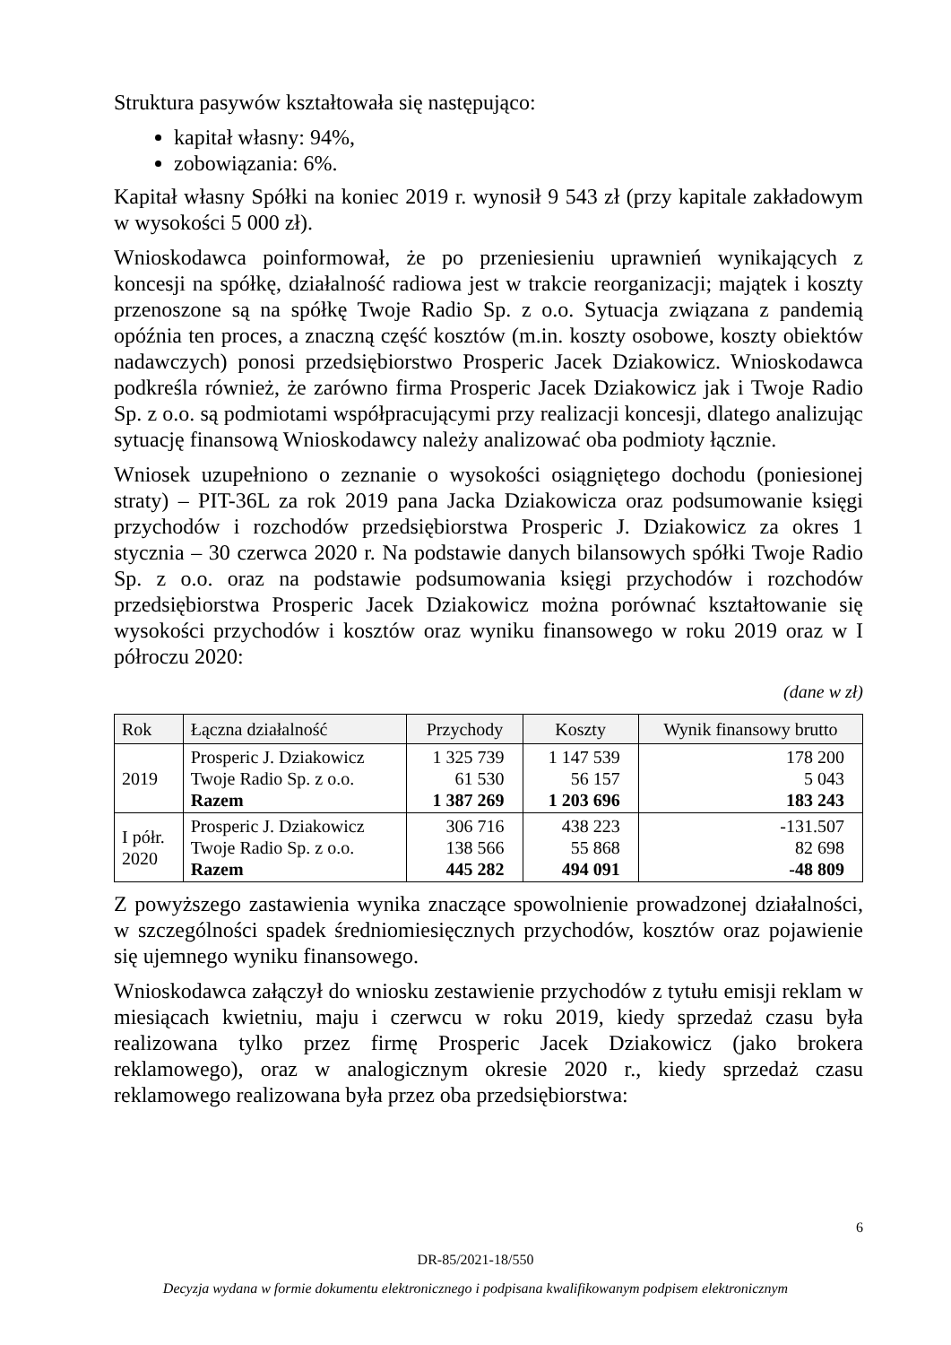Struktura pasywów kształtowała się następująco:
kapitał własny: 94%,
zobowiązania: 6%.
Kapitał własny Spółki na koniec 2019 r. wynosił 9 543 zł (przy kapitale zakładowym w wysokości 5 000 zł).
Wnioskodawca poinformował, że po przeniesieniu uprawnień wynikających z koncesji na spółkę, działalność radiowa jest w trakcie reorganizacji; majątek i koszty przenoszone są na spółkę Twoje Radio Sp. z o.o. Sytuacja związana z pandemią opóźnia ten proces, a znaczną część kosztów (m.in. koszty osobowe, koszty obiektów nadawczych) ponosi przedsiębiorstwo Prosperic Jacek Dziakowicz. Wnioskodawca podkreśla również, że zarówno firma Prosperic Jacek Dziakowicz jak i Twoje Radio Sp. z o.o. są podmiotami współpracującymi przy realizacji koncesji, dlatego analizując sytuację finansową Wnioskodawcy należy analizować oba podmioty łącznie.
Wniosek uzupełniono o zeznanie o wysokości osiągniętego dochodu (poniesionej straty) – PIT-36L za rok 2019 pana Jacka Dziakowicza oraz podsumowanie księgi przychodów i rozchodów przedsiębiorstwa Prosperic J. Dziakowicz za okres 1 stycznia – 30 czerwca 2020 r. Na podstawie danych bilansowych spółki Twoje Radio Sp. z o.o. oraz na podstawie podsumowania księgi przychodów i rozchodów przedsiębiorstwa Prosperic Jacek Dziakowicz można porównać kształtowanie się wysokości przychodów i kosztów oraz wyniku finansowego w roku 2019 oraz w I półroczu 2020:
(dane w zł)
| Rok | Łączna działalność | Przychody | Koszty | Wynik finansowy brutto |
| --- | --- | --- | --- | --- |
| 2019 | Prosperic J. Dziakowicz Twoje Radio Sp. z o.o. Razem | 1 325 739 61 530 1 387 269 | 1 147 539 56 157 1 203 696 | 178 200 5 043 183 243 |
| I półr. 2020 | Prosperic J. Dziakowicz Twoje Radio Sp. z o.o. Razem | 306 716 138 566 445 282 | 438 223 55 868 494 091 | -131.507 82 698 -48 809 |
Z powyższego zastawienia wynika znaczące spowolnienie prowadzonej działalności, w szczególności spadek średniomiesięcznych przychodów, kosztów oraz pojawienie się ujemnego wyniku finansowego.
Wnioskodawca załączył do wniosku zestawienie przychodów z tytułu emisji reklam w miesiącach kwietniu, maju i czerwcu w roku 2019, kiedy sprzedaż czasu była realizowana tylko przez firmę Prosperic Jacek Dziakowicz (jako brokera reklamowego), oraz w analogicznym okresie 2020 r., kiedy sprzedaż czasu reklamowego realizowana była przez oba przedsiębiorstwa:
6
DR-85/2021-18/550
Decyzja wydana w formie dokumentu elektronicznego i podpisana kwalifikowanym podpisem elektronicznym